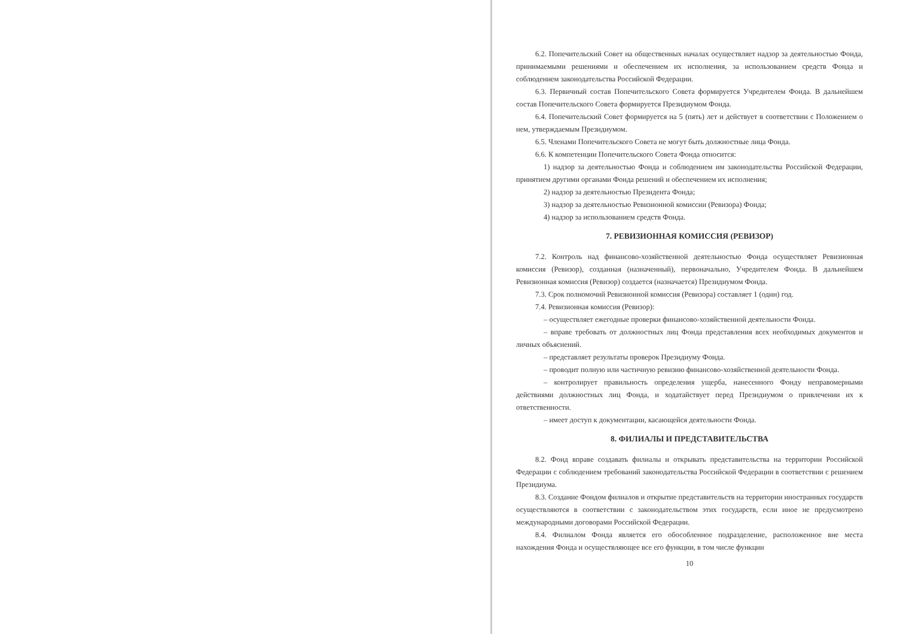6.2. Попечительский Совет на общественных началах осуществляет надзор за деятельностью Фонда, принимаемыми решениями и обеспечением их исполнения, за использованием средств Фонда и соблюдением законодательства Российской Федерации.
6.3. Первичный состав Попечительского Совета формируется Учредителем Фонда. В дальнейшем состав Попечительского Совета формируется Президиумом Фонда.
6.4. Попечительский Совет формируется на 5 (пять) лет и действует в соответствии с Положением о нем, утверждаемым Президиумом.
6.5. Членами Попечительского Совета не могут быть должностные лица Фонда.
6.6. К компетенции Попечительского Совета Фонда относится:
1) надзор за деятельностью Фонда и соблюдением им законодательства Российской Федерации, принятием другими органами Фонда решений и обеспечением их исполнения;
2) надзор за деятельностью Президента Фонда;
3) надзор за деятельностью Ревизионной комиссии (Ревизора) Фонда;
4) надзор за использованием средств Фонда.
7. РЕВИЗИОННАЯ КОМИССИЯ (РЕВИЗОР)
7.2. Контроль над финансово-хозяйственной деятельностью Фонда осуществляет Ревизионная комиссия (Ревизор), созданная (назначенный), первоначально, Учредителем Фонда. В дальнейшем Ревизионная комиссия (Ревизор) создается (назначается) Президиумом Фонда.
7.3. Срок полномочий Ревизионной комиссия (Ревизора) составляет 1 (один) год.
7.4. Ревизионная комиссия (Ревизор):
– осуществляет ежегодные проверки финансово-хозяйственной деятельности Фонда.
– вправе требовать от должностных лиц Фонда представления всех необходимых документов и личных объяснений.
– представляет результаты проверок Президиуму Фонда.
– проводит полную или частичную ревизию финансово-хозяйственной деятельности Фонда.
– контролирует правильность определения ущерба, нанесенного Фонду неправомерными действиями должностных лиц Фонда, и ходатайствует перед Президиумом о привлечении их к ответственности.
– имеет доступ к документации, касающейся деятельности Фонда.
8. ФИЛИАЛЫ И ПРЕДСТАВИТЕЛЬСТВА
8.2. Фонд вправе создавать филиалы и открывать представительства на территории Российской Федерации с соблюдением требований законодательства Российской Федерации в соответствии с решением Президиума.
8.3. Создание Фондом филиалов и открытие представительств на территории иностранных государств осуществляются в соответствии с законодательством этих государств, если иное не предусмотрено международными договорами Российской Федерации.
8.4. Филиалом Фонда является его обособленное подразделение, расположенное вне места нахождения Фонда и осуществляющее все его функции, в том числе функции
10